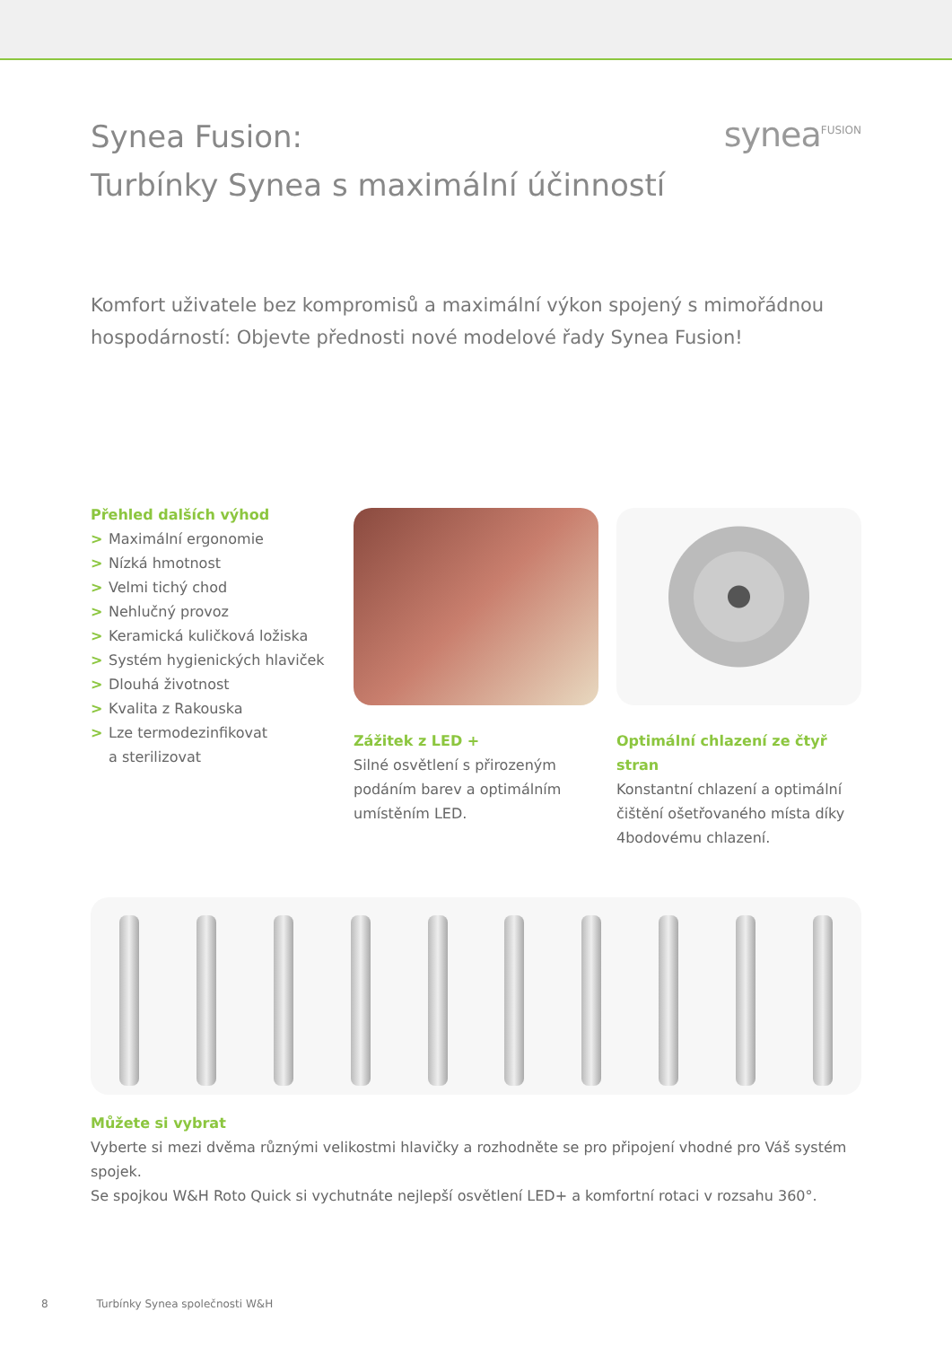Synea Fusion:
Turbínky Synea s maximální účinností
synea<sup>FUSION</sup>
Komfort uživatele bez kompromisů a maximální výkon spojený s mimořádnou
hospodárností: Objevte přednosti nové modelové řady Synea Fusion!
Přehled dalších výhod
> Maximální ergonomie
> Nízká hmotnost
> Velmi tichý chod
> Nehlučný provoz
> Keramická kuličková ložiska
> Systém hygienických hlaviček
> Dlouhá životnost
> Kvalita z Rakouska
> Lze termodezinfikovat
a sterilizovat
Zážitek z LED +
Silné osvětlení s přirozeným podáním barev a optimálním umístěním LED.
Optimální chlazení ze čtyř stran
Konstantní chlazení a optimální čištění ošetřovaného místa díky 4bodovému chlazení.
Můžete si vybrat
Vyberte si mezi dvěma různými velikostmi hlavičky a rozhodněte se pro připojení vhodné pro Váš systém spojek.
Se spojkou W&H Roto Quick si vychutnáte nejlepší osvětlení LED+ a komfortní rotaci v rozsahu 360°.
8 Turbínky Synea společnosti W&H